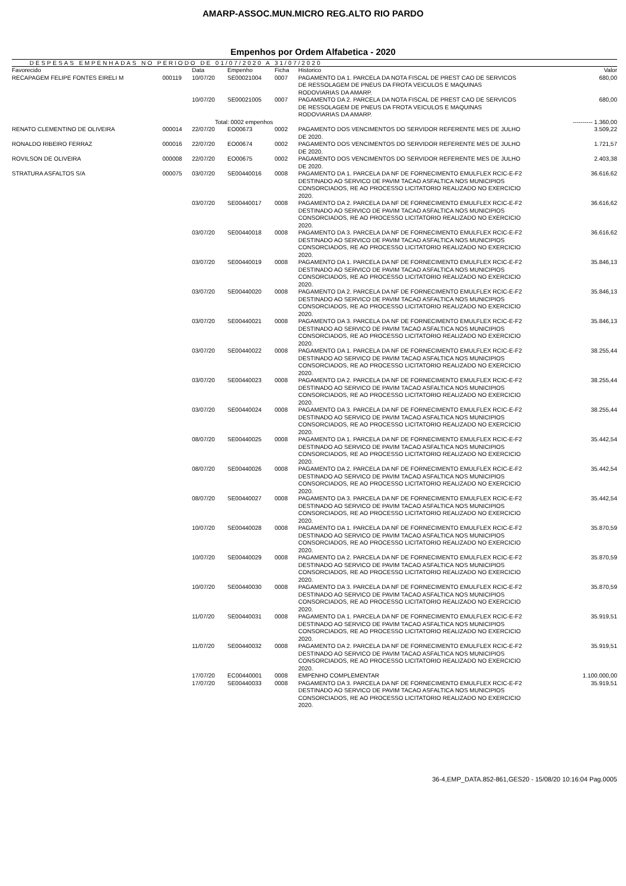AMARP-ASSOC.MUN.MICRO REG.ALTO RIO PARDO
Empenhos por Ordem Alfabetica - 2020
DESPESAS EMPENHADAS NO PERIODO DE 01/07/2020 A 31/07/2020
| Favorecido | | Data | Empenho | Ficha | Historico | Valor |
| --- | --- | --- | --- | --- | --- | --- |
| RECAPAGEM FELIPE FONTES EIRELI M | 000119 | 10/07/20 | SE00021004 | 0007 | PAGAMENTO DA 1. PARCELA DA NOTA FISCAL DE PREST CAO DE SERVICOS DE RESSOLAGEM DE PNEUS DA FROTA VEICULOS E MAQUINAS RODOVIARIAS DA AMARP. | 680,00 |
| | | 10/07/20 | SE00021005 | 0007 | PAGAMENTO DA 2. PARCELA DA NOTA FISCAL DE PREST CAO DE SERVICOS DE RESSOLAGEM DE PNEUS DA FROTA VEICULOS E MAQUINAS RODOVIARIAS DA AMARP. | 680,00 |
| | | Total | : 0002 empenhos | | | ---------- 1.360,00 |
| RENATO CLEMENTINO DE OLIVEIRA | 000014 | 22/07/20 | EO00673 | 0002 | PAGAMENTO DOS VENCIMENTOS DO SERVIDOR REFERENTE MES DE JULHO DE 2020. | 3.509,22 |
| RONALDO RIBEIRO FERRAZ | 000016 | 22/07/20 | EO00674 | 0002 | PAGAMENTO DOS VENCIMENTOS DO SERVIDOR REFERENTE MES DE JULHO DE 2020. | 1.721,57 |
| ROVILSON DE OLIVEIRA | 000008 | 22/07/20 | EO00675 | 0002 | PAGAMENTO DOS VENCIMENTOS DO SERVIDOR REFERENTE MES DE JULHO DE 2020. | 2.403,38 |
| STRATURA ASFALTOS S/A | 000075 | 03/07/20 | SE00440016 | 0008 | PAGAMENTO DA 1. PARCELA DA NF DE FORNECIMENTO EMULFLEX RCIC-E-F2 DESTINADO AO SERVICO DE PAVIM TACAO ASFALTICA NOS MUNICIPIOS CONSORCIADOS, RE AO PROCESSO LICITATORIO REALIZADO NO EXERCICIO 2020. | 36.616,62 |
| | | 03/07/20 | SE00440017 | 0008 | PAGAMENTO DA 2. PARCELA DA NF DE FORNECIMENTO EMULFLEX RCIC-E-F2 DESTINADO AO SERVICO DE PAVIM TACAO ASFALTICA NOS MUNICIPIOS CONSORCIADOS, RE AO PROCESSO LICITATORIO REALIZADO NO EXERCICIO 2020. | 36.616,62 |
| | | 03/07/20 | SE00440018 | 0008 | PAGAMENTO DA 3. PARCELA DA NF DE FORNECIMENTO EMULFLEX RCIC-E-F2 DESTINADO AO SERVICO DE PAVIM TACAO ASFALTICA NOS MUNICIPIOS CONSORCIADOS, RE AO PROCESSO LICITATORIO REALIZADO NO EXERCICIO 2020. | 36.616,62 |
| | | 03/07/20 | SE00440019 | 0008 | PAGAMENTO DA 1. PARCELA DA NF DE FORNECIMENTO EMULFLEX RCIC-E-F2 DESTINADO AO SERVICO DE PAVIM TACAO ASFALTICA NOS MUNICIPIOS CONSORCIADOS, RE AO PROCESSO LICITATORIO REALIZADO NO EXERCICIO 2020. | 35.846,13 |
| | | 03/07/20 | SE00440020 | 0008 | PAGAMENTO DA 2. PARCELA DA NF DE FORNECIMENTO EMULFLEX RCIC-E-F2 DESTINADO AO SERVICO DE PAVIM TACAO ASFALTICA NOS MUNICIPIOS CONSORCIADOS, RE AO PROCESSO LICITATORIO REALIZADO NO EXERCICIO 2020. | 35.846,13 |
| | | 03/07/20 | SE00440021 | 0008 | PAGAMENTO DA 3. PARCELA DA NF DE FORNECIMENTO EMULFLEX RCIC-E-F2 DESTINADO AO SERVICO DE PAVIM TACAO ASFALTICA NOS MUNICIPIOS CONSORCIADOS, RE AO PROCESSO LICITATORIO REALIZADO NO EXERCICIO 2020. | 35.846,13 |
| | | 03/07/20 | SE00440022 | 0008 | PAGAMENTO DA 1. PARCELA DA NF DE FORNECIMENTO EMULFLEX RCIC-E-F2 DESTINADO AO SERVICO DE PAVIM TACAO ASFALTICA NOS MUNICIPIOS CONSORCIADOS, RE AO PROCESSO LICITATORIO REALIZADO NO EXERCICIO 2020. | 38.255,44 |
| | | 03/07/20 | SE00440023 | 0008 | PAGAMENTO DA 2. PARCELA DA NF DE FORNECIMENTO EMULFLEX RCIC-E-F2 DESTINADO AO SERVICO DE PAVIM TACAO ASFALTICA NOS MUNICIPIOS CONSORCIADOS, RE AO PROCESSO LICITATORIO REALIZADO NO EXERCICIO 2020. | 38.255,44 |
| | | 03/07/20 | SE00440024 | 0008 | PAGAMENTO DA 3. PARCELA DA NF DE FORNECIMENTO EMULFLEX RCIC-E-F2 DESTINADO AO SERVICO DE PAVIM TACAO ASFALTICA NOS MUNICIPIOS CONSORCIADOS, RE AO PROCESSO LICITATORIO REALIZADO NO EXERCICIO 2020. | 38.255,44 |
| | | 08/07/20 | SE00440025 | 0008 | PAGAMENTO DA 1. PARCELA DA NF DE FORNECIMENTO EMULFLEX RCIC-E-F2 DESTINADO AO SERVICO DE PAVIM TACAO ASFALTICA NOS MUNICIPIOS CONSORCIADOS, RE AO PROCESSO LICITATORIO REALIZADO NO EXERCICIO 2020. | 35.442,54 |
| | | 08/07/20 | SE00440026 | 0008 | PAGAMENTO DA 2. PARCELA DA NF DE FORNECIMENTO EMULFLEX RCIC-E-F2 DESTINADO AO SERVICO DE PAVIM TACAO ASFALTICA NOS MUNICIPIOS CONSORCIADOS, RE AO PROCESSO LICITATORIO REALIZADO NO EXERCICIO 2020. | 35.442,54 |
| | | 08/07/20 | SE00440027 | 0008 | PAGAMENTO DA 3. PARCELA DA NF DE FORNECIMENTO EMULFLEX RCIC-E-F2 DESTINADO AO SERVICO DE PAVIM TACAO ASFALTICA NOS MUNICIPIOS CONSORCIADOS, RE AO PROCESSO LICITATORIO REALIZADO NO EXERCICIO 2020. | 35.442,54 |
| | | 10/07/20 | SE00440028 | 0008 | PAGAMENTO DA 1. PARCELA DA NF DE FORNECIMENTO EMULFLEX RCIC-E-F2 DESTINADO AO SERVICO DE PAVIM TACAO ASFALTICA NOS MUNICIPIOS CONSORCIADOS, RE AO PROCESSO LICITATORIO REALIZADO NO EXERCICIO 2020. | 35.870,59 |
| | | 10/07/20 | SE00440029 | 0008 | PAGAMENTO DA 2. PARCELA DA NF DE FORNECIMENTO EMULFLEX RCIC-E-F2 DESTINADO AO SERVICO DE PAVIM TACAO ASFALTICA NOS MUNICIPIOS CONSORCIADOS, RE AO PROCESSO LICITATORIO REALIZADO NO EXERCICIO 2020. | 35.870,59 |
| | | 10/07/20 | SE00440030 | 0008 | PAGAMENTO DA 3. PARCELA DA NF DE FORNECIMENTO EMULFLEX RCIC-E-F2 DESTINADO AO SERVICO DE PAVIM TACAO ASFALTICA NOS MUNICIPIOS CONSORCIADOS, RE AO PROCESSO LICITATORIO REALIZADO NO EXERCICIO 2020. | 35.870,59 |
| | | 11/07/20 | SE00440031 | 0008 | PAGAMENTO DA 1. PARCELA DA NF DE FORNECIMENTO EMULFLEX RCIC-E-F2 DESTINADO AO SERVICO DE PAVIM TACAO ASFALTICA NOS MUNICIPIOS CONSORCIADOS, RE AO PROCESSO LICITATORIO REALIZADO NO EXERCICIO 2020. | 35.919,51 |
| | | 11/07/20 | SE00440032 | 0008 | PAGAMENTO DA 2. PARCELA DA NF DE FORNECIMENTO EMULFLEX RCIC-E-F2 DESTINADO AO SERVICO DE PAVIM TACAO ASFALTICA NOS MUNICIPIOS CONSORCIADOS, RE AO PROCESSO LICITATORIO REALIZADO NO EXERCICIO 2020. | 35.919,51 |
| | | 17/07/20 | EC00440001 | 0008 | EMPENHO COMPLEMENTAR | 1.100.000,00 |
| | | 17/07/20 | SE00440033 | 0008 | PAGAMENTO DA 3. PARCELA DA NF DE FORNECIMENTO EMULFLEX RCIC-E-F2 DESTINADO AO SERVICO DE PAVIM TACAO ASFALTICA NOS MUNICIPIOS CONSORCIADOS, RE AO PROCESSO LICITATORIO REALIZADO NO EXERCICIO 2020. | 35.919,51 |
36-4,EMP_DATA.852-861,GES20 - 15/08/20 10:16:04 Pag.0005